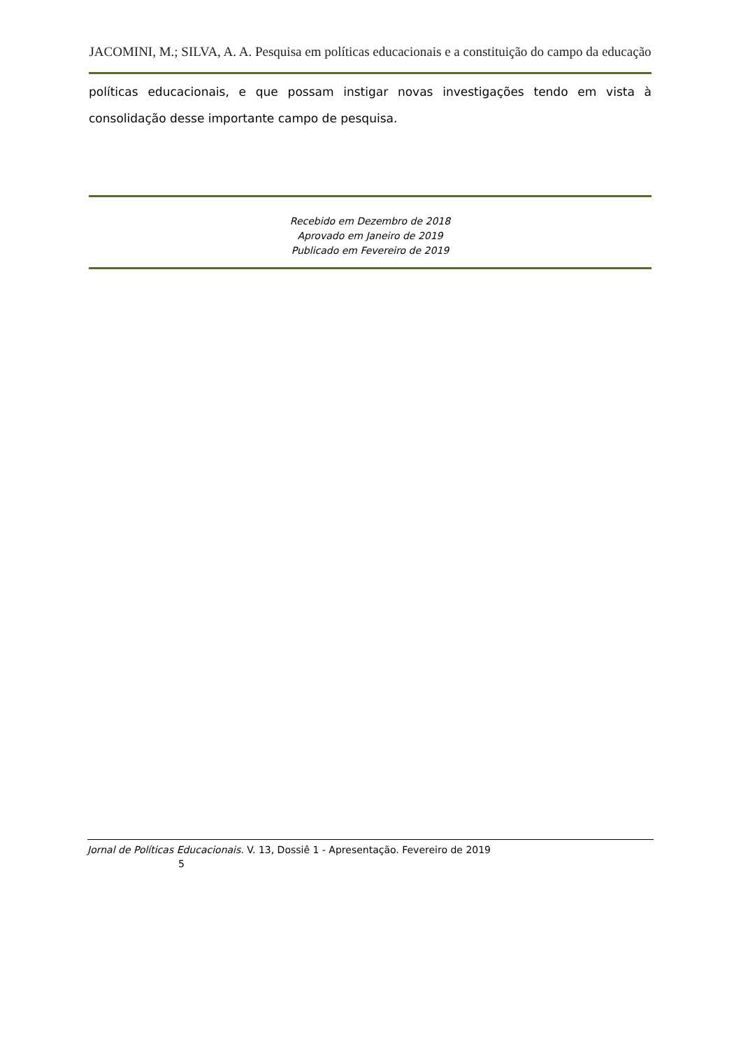JACOMINI, M.; SILVA, A. A. Pesquisa em políticas educacionais e a constituição do campo da educação
políticas educacionais, e que possam instigar novas investigações tendo em vista à consolidação desse importante campo de pesquisa.
Recebido em Dezembro de 2018
Aprovado em Janeiro de 2019
Publicado em Fevereiro de 2019
Jornal de Políticas Educacionais. V. 13, Dossiê 1 - Apresentação. Fevereiro de 2019
5